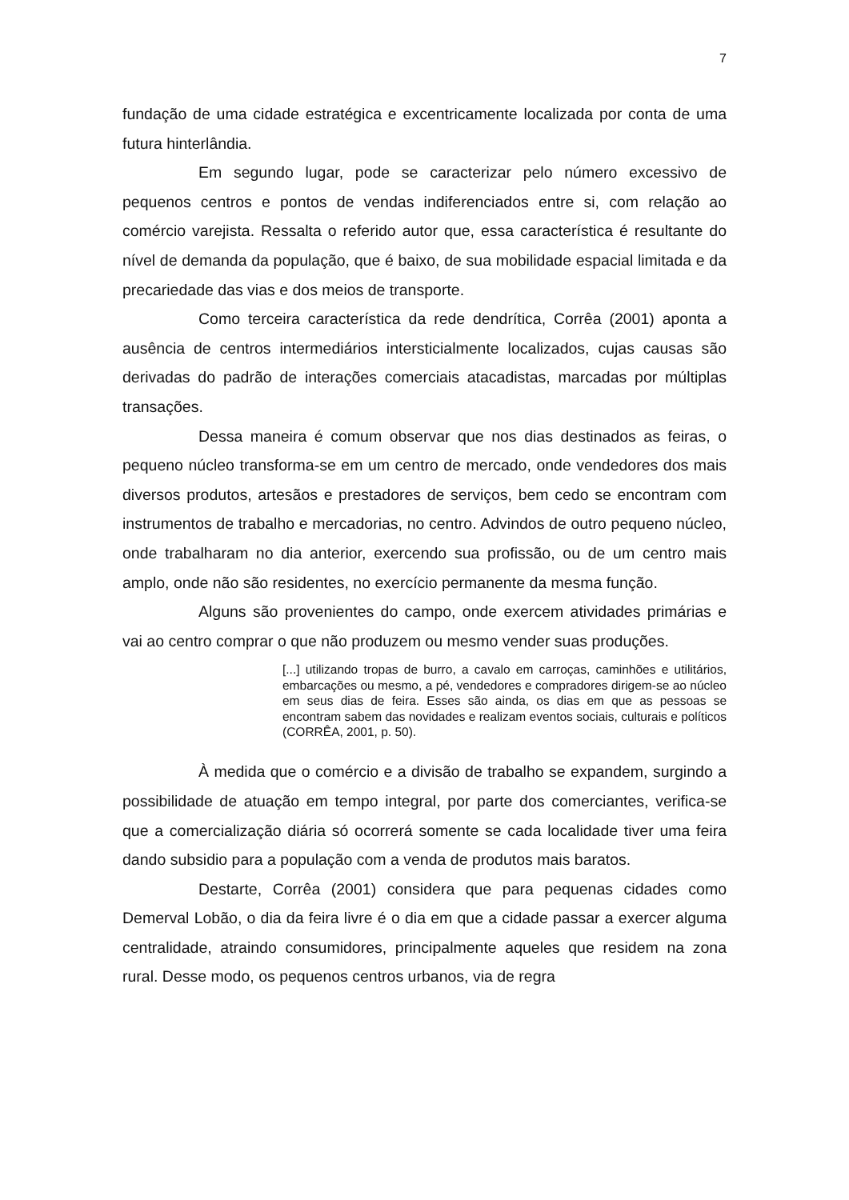7
fundação de uma cidade estratégica e excentricamente localizada por conta de uma futura hinterlândia.
Em segundo lugar, pode se caracterizar pelo número excessivo de pequenos centros e pontos de vendas indiferenciados entre si, com relação ao comércio varejista. Ressalta o referido autor que, essa característica é resultante do nível de demanda da população, que é baixo, de sua mobilidade espacial limitada e da precariedade das vias e dos meios de transporte.
Como terceira característica da rede dendrítica, Corrêa (2001) aponta a ausência de centros intermediários intersticialmente localizados, cujas causas são derivadas do padrão de interações comerciais atacadistas, marcadas por múltiplas transações.
Dessa maneira é comum observar que nos dias destinados as feiras, o pequeno núcleo transforma-se em um centro de mercado, onde vendedores dos mais diversos produtos, artesãos e prestadores de serviços, bem cedo se encontram com instrumentos de trabalho e mercadorias, no centro. Advindos de outro pequeno núcleo, onde trabalharam no dia anterior, exercendo sua profissão, ou de um centro mais amplo, onde não são residentes, no exercício permanente da mesma função.
Alguns são provenientes do campo, onde exercem atividades primárias e vai ao centro comprar o que não produzem ou mesmo vender suas produções.
[...] utilizando tropas de burro, a cavalo em carroças, caminhões e utilitários, embarcações ou mesmo, a pé, vendedores e compradores dirigem-se ao núcleo em seus dias de feira. Esses são ainda, os dias em que as pessoas se encontram sabem das novidades e realizam eventos sociais, culturais e políticos (CORRÊA, 2001, p. 50).
À medida que o comércio e a divisão de trabalho se expandem, surgindo a possibilidade de atuação em tempo integral, por parte dos comerciantes, verifica-se que a comercialização diária só ocorrerá somente se cada localidade tiver uma feira dando subsidio para a população com a venda de produtos mais baratos.
Destarte, Corrêa (2001) considera que para pequenas cidades como Demerval Lobão, o dia da feira livre é o dia em que a cidade passar a exercer alguma centralidade, atraindo consumidores, principalmente aqueles que residem na zona rural. Desse modo, os pequenos centros urbanos, via de regra